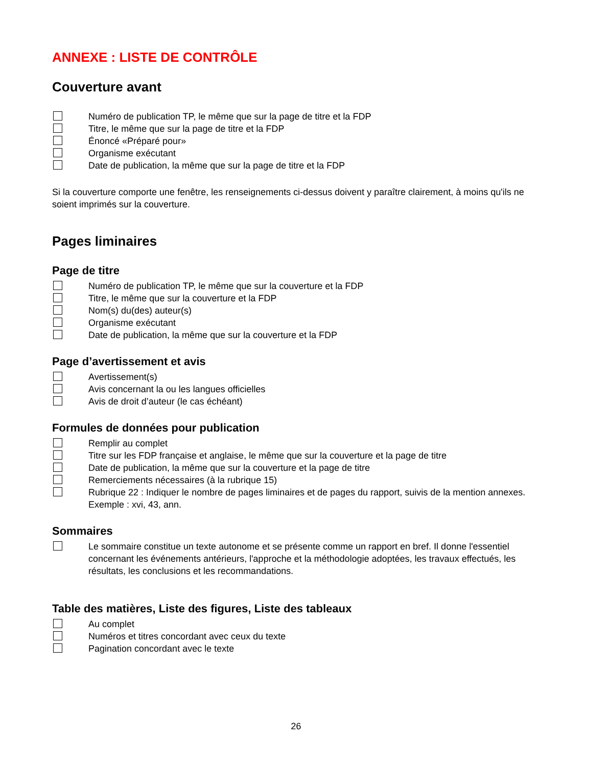ANNEXE : LISTE DE CONTRÔLE
Couverture avant
Numéro de publication TP, le même que sur la page de titre et la FDP
Titre, le même que sur la page de titre et la FDP
Énoncé «Préparé pour»
Organisme exécutant
Date de publication, la même que sur la page de titre et la FDP
Si la couverture comporte une fenêtre, les renseignements ci-dessus doivent y paraître clairement, à moins qu'ils ne soient imprimés sur la couverture.
Pages liminaires
Page de titre
Numéro de publication TP, le même que sur la couverture et la FDP
Titre, le même que sur la couverture et la FDP
Nom(s) du(des) auteur(s)
Organisme exécutant
Date de publication, la même que sur la couverture et la FDP
Page d’avertissement et avis
Avertissement(s)
Avis concernant la ou les langues officielles
Avis de droit d’auteur (le cas échéant)
Formules de données pour publication
Remplir au complet
Titre sur les FDP française et anglaise, le même que sur la couverture et la page de titre
Date de publication, la même que sur la couverture et la page de titre
Remerciements nécessaires (à la rubrique 15)
Rubrique 22 : Indiquer le nombre de pages liminaires et de pages du rapport, suivis de la mention annexes. Exemple : xvi, 43, ann.
Sommaires
Le sommaire constitue un texte autonome et se présente comme un rapport en bref. Il donne l'essentiel concernant les événements antérieurs, l'approche et la méthodologie adoptées, les travaux effectués, les résultats, les conclusions et les recommandations.
Table des matières, Liste des figures, Liste des tableaux
Au complet
Numéros et titres concordant avec ceux du texte
Pagination concordant avec le texte
26